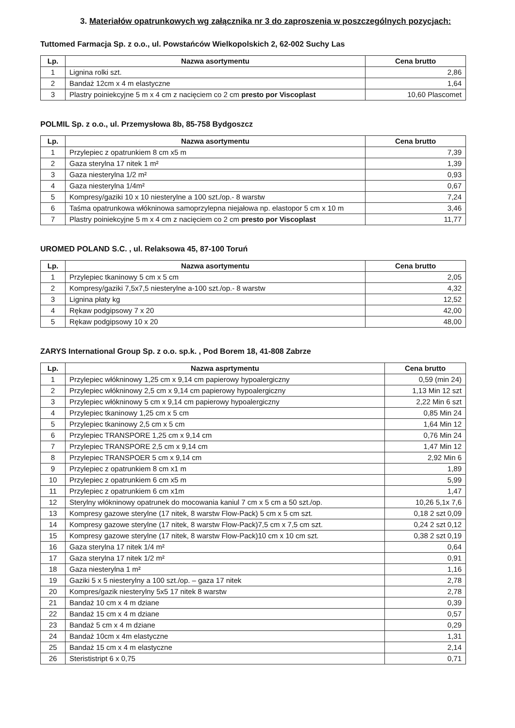3. Materiałów opatrunkowych wg załącznika nr 3 do zaproszenia w poszczególnych pozycjach:
Tuttomed Farmacja Sp. z o.o., ul. Powstańców Wielkopolskich 2, 62-002 Suchy Las
| Lp. | Nazwa asortymentu | Cena brutto |
| --- | --- | --- |
| 1 | Lignina rolki szt. | 2,86 |
| 2 | Bandaż 12cm x 4 m elastyczne | 1,64 |
| 3 | Plastry poiniekcyjne 5 m x 4 cm z nacięciem co 2 cm presto por Viscoplast | 10,60 Plascomet |
POLMIL Sp. z o.o., ul. Przemysłowa 8b, 85-758 Bydgoszcz
| Lp. | Nazwa asortymentu | Cena brutto |
| --- | --- | --- |
| 1 | Przylepiec z opatrunkiem 8 cm x5 m | 7,39 |
| 2 | Gaza sterylna 17 nitek 1 m² | 1,39 |
| 3 | Gaza niesterylna 1/2 m² | 0,93 |
| 4 | Gaza niesterylna 1/4m² | 0,67 |
| 5 | Kompresy/gaziki 10 x 10 niesterylne a 100 szt./op.- 8 warstw | 7,24 |
| 6 | Taśma opatrunkowa włókninowa samoprzylepna niejałowa np. elastopor 5 cm x 10 m | 3,46 |
| 7 | Plastry poiniekcyjne 5 m x 4 cm z nacięciem co 2 cm presto por Viscoplast | 11,77 |
UROMED POLAND S.C. , ul. Relaksowa 45, 87-100 Toruń
| Lp. | Nazwa asortymentu | Cena brutto |
| --- | --- | --- |
| 1 | Przylepiec tkaninowy 5 cm x 5 cm | 2,05 |
| 2 | Kompresy/gaziki 7,5x7,5 niesterylne a-100 szt./op.- 8 warstw | 4,32 |
| 3 | Lignina płaty kg | 12,52 |
| 4 | Rękaw podgipsowy 7 x 20 | 42,00 |
| 5 | Rękaw podgipsowy 10 x 20 | 48,00 |
ZARYS International Group Sp. z o.o. sp.k. , Pod Borem 18, 41-808 Zabrze
| Lp. | Nazwa asprtymentu | Cena brutto |
| --- | --- | --- |
| 1 | Przylepiec włókninowy 1,25 cm x 9,14 cm papierowy hypoalergiczny | 0,59 (min 24) |
| 2 | Przylepiec włókninowy 2,5 cm x 9,14 cm papierowy hypoalergiczny | 1,13 Min 12 szt |
| 3 | Przylepiec włókninowy 5 cm x 9,14 cm papierowy hypoalergiczny | 2,22 Min 6 szt |
| 4 | Przylepiec tkaninowy 1,25 cm x 5 cm | 0,85 Min 24 |
| 5 | Przylepiec tkaninowy 2,5 cm x 5 cm | 1,64 Min 12 |
| 6 | Przylepiec TRANSPORE 1,25 cm x 9,14 cm | 0,76 Min 24 |
| 7 | Przylepiec TRANSPORE 2,5 cm x 9,14 cm | 1,47 Min 12 |
| 8 | Przylepiec TRANSPOER 5 cm x 9,14 cm | 2,92 Min 6 |
| 9 | Przylepiec z opatrunkiem 8 cm x1 m | 1,89 |
| 10 | Przylepiec z opatrunkiem 6 cm x5 m | 5,99 |
| 11 | Przylepiec z opatrunkiem 6 cm x1m | 1,47 |
| 12 | Sterylny włókninowy opatrunek do mocowania kaniul 7 cm x 5 cm a 50 szt./op. | 10,26 5,1x 7,6 |
| 13 | Kompresy gazowe sterylne (17 nitek, 8 warstw Flow-Pack) 5 cm x 5 cm szt. | 0,18 2 szt 0,09 |
| 14 | Kompresy gazowe sterylne (17 nitek, 8 warstw Flow-Pack)7,5 cm x 7,5 cm szt. | 0,24 2 szt 0,12 |
| 15 | Kompresy gazowe sterylne (17 nitek, 8 warstw Flow-Pack)10 cm x 10 cm szt. | 0,38 2 szt 0,19 |
| 16 | Gaza sterylna 17 nitek 1/4 m² | 0,64 |
| 17 | Gaza sterylna 17 nitek 1/2 m² | 0,91 |
| 18 | Gaza niesterylna 1 m² | 1,16 |
| 19 | Gaziki 5 x 5 niesterylny a 100 szt./op. – gaza 17 nitek | 2,78 |
| 20 | Kompres/gazik niesterylny 5x5 17 nitek 8 warstw | 2,78 |
| 21 | Bandaż 10 cm x 4 m dziane | 0,39 |
| 22 | Bandaż 15 cm x 4 m dziane | 0,57 |
| 23 | Bandaż 5 cm x 4 m dziane | 0,29 |
| 24 | Bandaż 10cm x 4m elastyczne | 1,31 |
| 25 | Bandaż 15 cm x 4 m elastyczne | 2,14 |
| 26 | Sterististript 6 x 0,75 | 0,71 |